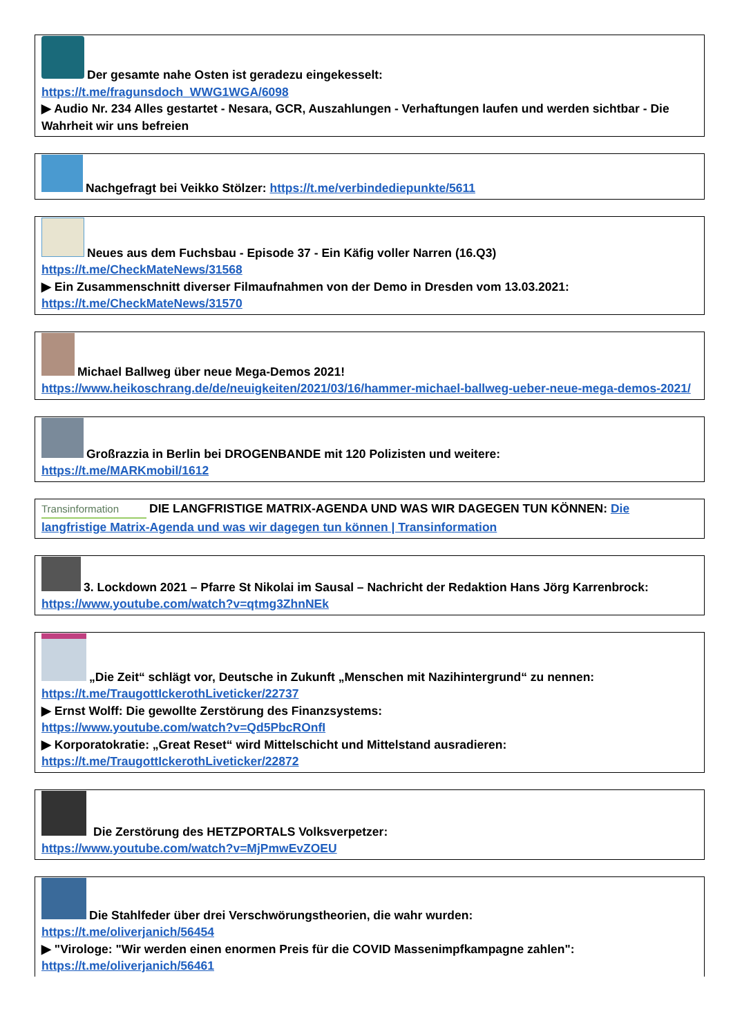Der gesamte nahe Osten ist geradezu eingekesselt:
https://t.me/fragunsdoch_WWG1WGA/6098
▶ Audio Nr. 234 Alles gestartet - Nesara, GCR, Auszahlungen - Verhaftungen laufen und werden sichtbar - Die Wahrheit wir uns befreien
Nachgefragt bei Veikko Stölzer: https://t.me/verbindediepunkte/5611
Neues aus dem Fuchsbau - Episode 37 - Ein Käfig voller Narren (16.Q3)
https://t.me/CheckMateNews/31568
▶ Ein Zusammenschnitt diverser Filmaufnahmen von der Demo in Dresden vom 13.03.2021:
https://t.me/CheckMateNews/31570
Michael Ballweg über neue Mega-Demos 2021!
https://www.heikoschrang.de/de/neuigkeiten/2021/03/16/hammer-michael-ballweg-ueber-neue-mega-demos-2021/
Großrazzia in Berlin bei DROGENBANDE mit 120 Polizisten und weitere:
https://t.me/MARKmobil/1612
Transinformation DIE LANGFRISTIGE MATRIX-AGENDA UND WAS WIR DAGEGEN TUN KÖNNEN: Die langfristige Matrix-Agenda und was wir dagegen tun können | Transinformation
3. Lockdown 2021 – Pfarre St Nikolai im Sausal – Nachricht der Redaktion Hans Jörg Karrenbrock: https://www.youtube.com/watch?v=qtmg3ZhnNEk
„Die Zeit“ schlägt vor, Deutsche in Zukunft „Menschen mit Nazihintergrund“ zu nennen:
https://t.me/TraugottIckerothLiveticker/22737
▶ Ernst Wolff: Die gewollte Zerstörung des Finanzsystems:
https://www.youtube.com/watch?v=Qd5PbcROnfI
▶ Korporatokratie: „Great Reset“ wird Mittelschicht und Mittelstand ausradieren:
https://t.me/TraugottIckerothLiveticker/22872
Die Zerstörung des HETZPORTALS Volksverpetzer:
https://www.youtube.com/watch?v=MjPmwEvZOEU
Die Stahlfeder über drei Verschwörungstheorien, die wahr wurden:
https://t.me/oliverjanich/56454
▶ "Virologe: "Wir werden einen enormen Preis für die COVID Massenimpfkampagne zahlen":
https://t.me/oliverjanich/56461